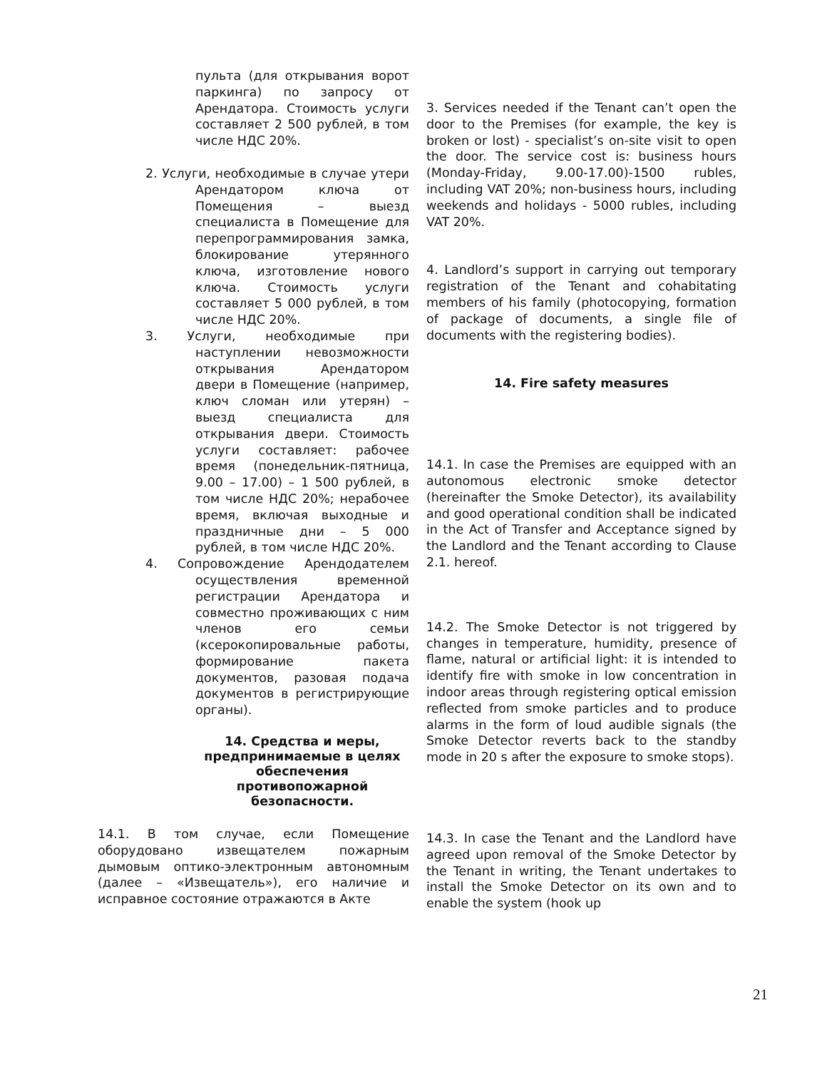пульта (для открывания ворот паркинга) по запросу от Арендатора. Стоимость услуги составляет 2 500 рублей, в том числе НДС 20%.
2. Услуги, необходимые в случае утери Арендатором ключа от Помещения – выезд специалиста в Помещение для перепрограммирования замка, блокирование утерянного ключа, изготовление нового ключа. Стоимость услуги составляет 5 000 рублей, в том числе НДС 20%.
3. Услуги, необходимые при наступлении невозможности открывания Арендатором двери в Помещение (например, ключ сломан или утерян) – выезд специалиста для открывания двери. Стоимость услуги составляет: рабочее время (понедельник-пятница, 9.00 – 17.00) – 1 500 рублей, в том числе НДС 20%; нерабочее время, включая выходные и праздничные дни – 5 000 рублей, в том числе НДС 20%.
4. Сопровождение Арендодателем осуществления временной регистрации Арендатора и совместно проживающих с ним членов его семьи (ксерокопировальные работы, формирование пакета документов, разовая подача документов в регистрирующие органы).
14. Средства и меры, предпринимаемые в целях обеспечения противопожарной безопасности.
14.1. В том случае, если Помещение оборудовано извещателем пожарным дымовым оптико-электронным автономным (далее – «Извещатель»), его наличие и исправное состояние отражаются в Акте
3. Services needed if the Tenant can’t open the door to the Premises (for example, the key is broken or lost) - specialist’s on-site visit to open the door. The service cost is: business hours (Monday-Friday, 9.00-17.00)-1500 rubles, including VAT 20%; non-business hours, including weekends and holidays - 5000 rubles, including VAT 20%.
4. Landlord’s support in carrying out temporary registration of the Tenant and cohabitating members of his family (photocopying, formation of package of documents, a single file of documents with the registering bodies).
14. Fire safety measures
14.1. In case the Premises are equipped with an autonomous electronic smoke detector (hereinafter the Smoke Detector), its availability and good operational condition shall be indicated in the Act of Transfer and Acceptance signed by the Landlord and the Tenant according to Clause 2.1. hereof.
14.2. The Smoke Detector is not triggered by changes in temperature, humidity, presence of flame, natural or artificial light: it is intended to identify fire with smoke in low concentration in indoor areas through registering optical emission reflected from smoke particles and to produce alarms in the form of loud audible signals (the Smoke Detector reverts back to the standby mode in 20 s after the exposure to smoke stops).
14.3. In case the Tenant and the Landlord have agreed upon removal of the Smoke Detector by the Tenant in writing, the Tenant undertakes to install the Smoke Detector on its own and to enable the system (hook up
21